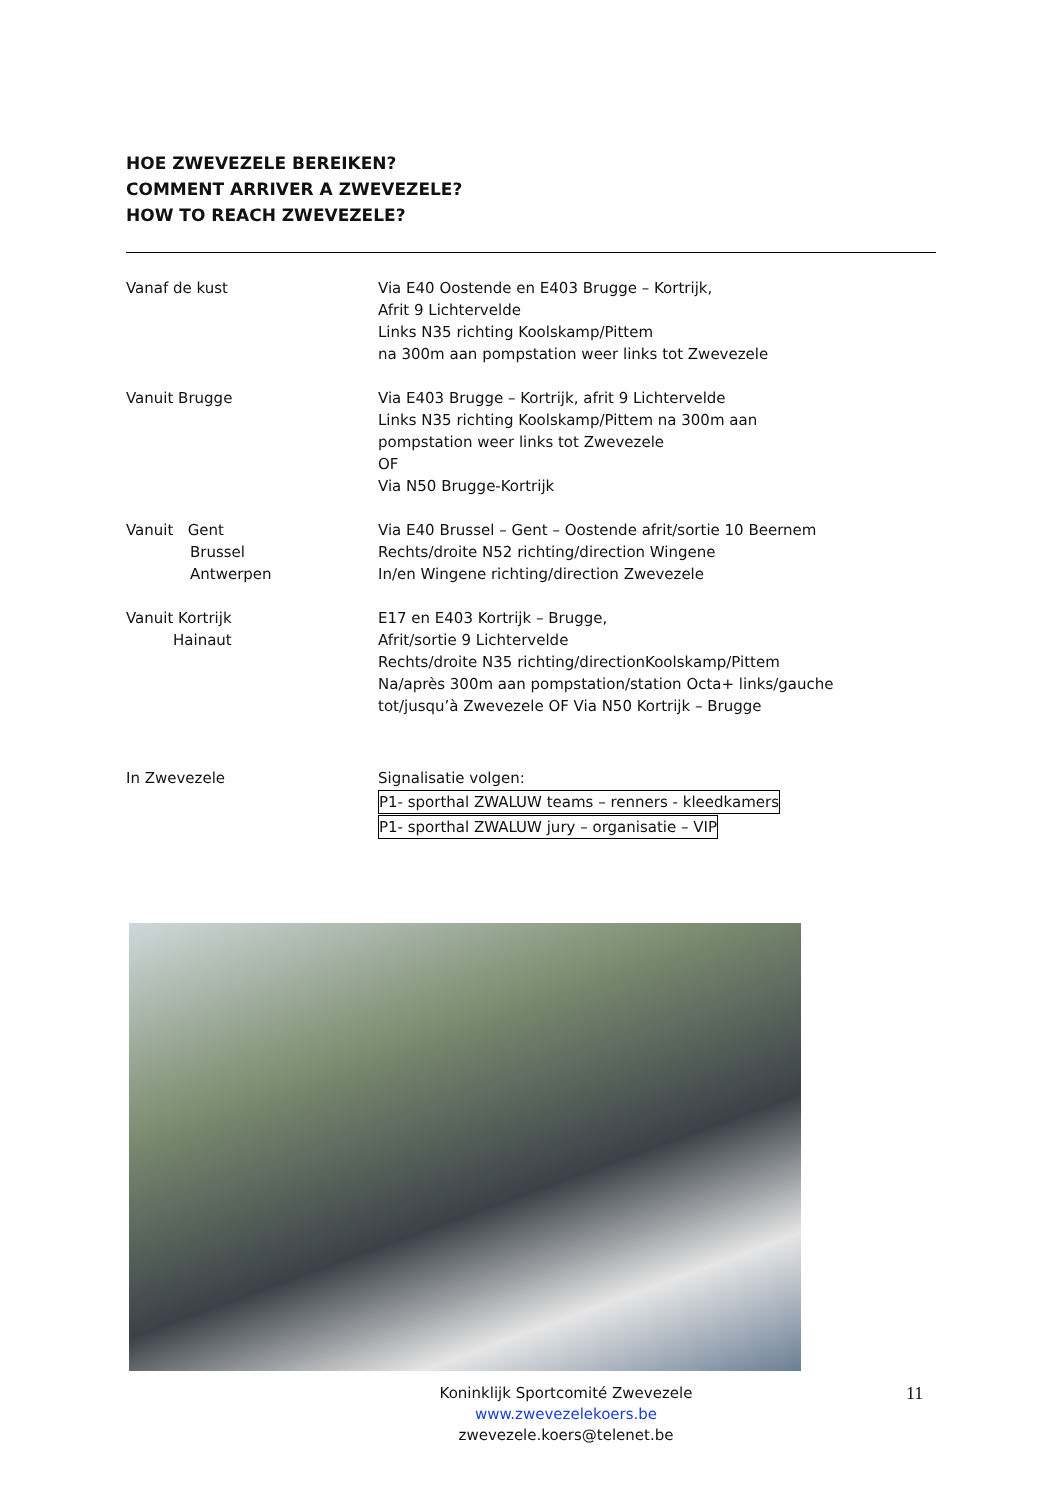HOE ZWEVEZELE BEREIKEN?
COMMENT ARRIVER A ZWEVEZELE?
HOW TO REACH ZWEVEZELE?
Vanaf de kust Via E40 Oostende en E403 Brugge – Kortrijk,
Afrit 9 Lichtervelde
Links N35 richting Koolskamp/Pittem
na 300m aan pompstation weer links tot Zwevezele
Vanuit Brugge Via E403 Brugge – Kortrijk, afrit 9 Lichtervelde
Links N35 richting Koolskamp/Pittem na 300m aan
pompstation weer links tot Zwevezele
OF
Via N50 Brugge-Kortrijk
Vanuit Gent
Brussel
Antwerpen
Via E40 Brussel – Gent – Oostende afrit/sortie 10 Beernem
Rechts/droite N52 richting/direction Wingene
In/en Wingene richting/direction Zwevezele
Vanuit Kortrijk
Hainaut
E17 en E403 Kortrijk – Brugge,
Afrit/sortie 9 Lichtervelde
Rechts/droite N35 richting/directionKoolskamp/Pittem
Na/après 300m aan pompstation/station Octa+ links/gauche
tot/jusqu’à Zwevezele OF Via N50 Kortrijk – Brugge
In Zwevezele Signalisatie volgen:
P1- sporthal ZWALUW teams – renners - kleedkamers
P1- sporthal ZWALUW jury – organisatie – VIP
Koninklijk Sportcomité Zwevezele
www.zwevezelekoers.be
zwevezele.koers@telenet.be
11